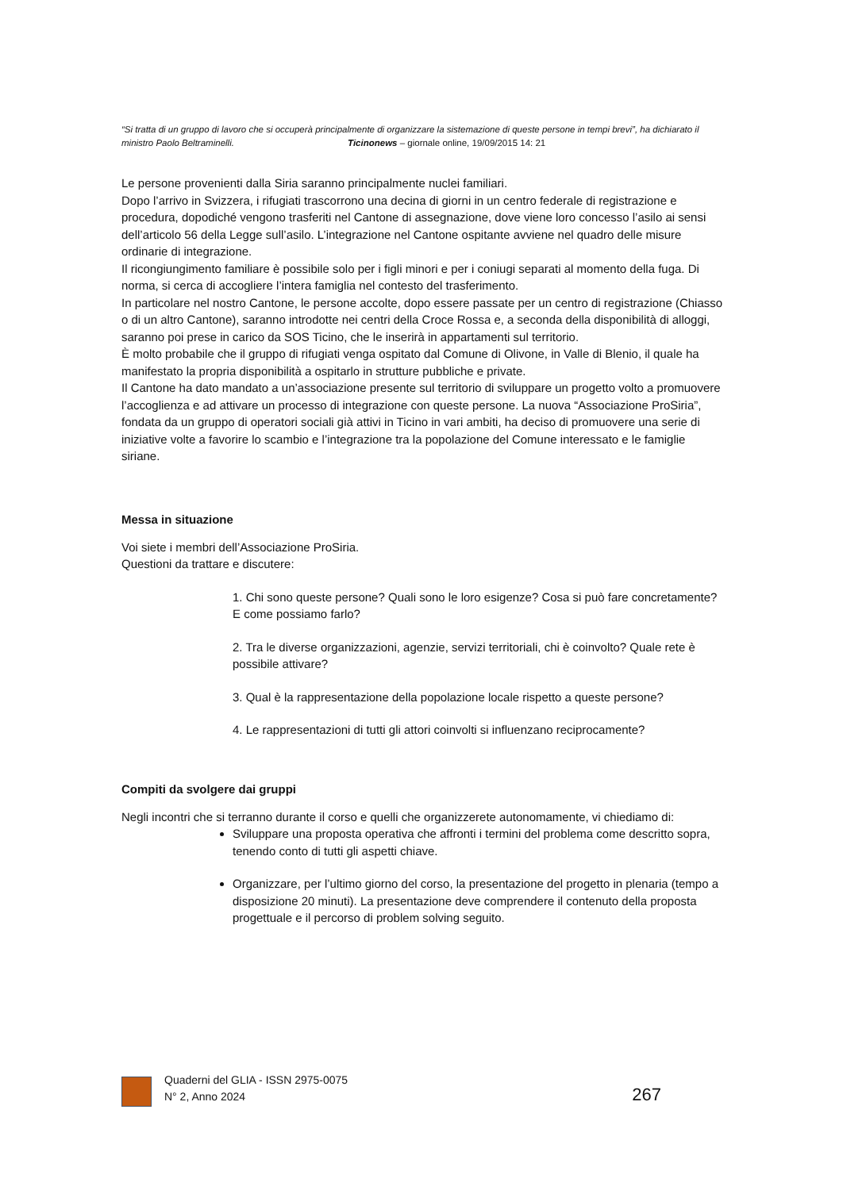“Si tratta di un gruppo di lavoro che si occuperà principalmente di organizzare la sistemazione di queste persone in tempi brevi”, ha dichiarato il ministro Paolo Beltraminelli. Ticinonews – giornale online, 19/09/2015 14: 21
Le persone provenienti dalla Siria saranno principalmente nuclei familiari.
Dopo l’arrivo in Svizzera, i rifugiati trascorrono una decina di giorni in un centro federale di registrazione e procedura, dopodiché vengono trasferiti nel Cantone di assegnazione, dove viene loro concesso l’asilo ai sensi dell’articolo 56 della Legge sull’asilo. L’integrazione nel Cantone ospitante avviene nel quadro delle misure ordinarie di integrazione.
Il ricongiungimento familiare è possibile solo per i figli minori e per i coniugi separati al momento della fuga. Di norma, si cerca di accogliere l’intera famiglia nel contesto del trasferimento.
In particolare nel nostro Cantone, le persone accolte, dopo essere passate per un centro di registrazione (Chiasso o di un altro Cantone), saranno introdotte nei centri della Croce Rossa e, a seconda della disponibilità di alloggi, saranno poi prese in carico da SOS Ticino, che le inserirà in appartamenti sul territorio.
È molto probabile che il gruppo di rifugiati venga ospitato dal Comune di Olivone, in Valle di Blenio, il quale ha manifestato la propria disponibilità a ospitarlo in strutture pubbliche e private.
Il Cantone ha dato mandato a un’associazione presente sul territorio di sviluppare un progetto volto a promuovere l’accoglienza e ad attivare un processo di integrazione con queste persone. La nuova “Associazione ProSiria”, fondata da un gruppo di operatori sociali già attivi in Ticino in vari ambiti, ha deciso di promuovere una serie di iniziative volte a favorire lo scambio e l’integrazione tra la popolazione del Comune interessato e le famiglie siriane.
Messa in situazione
Voi siete i membri dell’Associazione ProSiria.
Questioni da trattare e discutere:
1. Chi sono queste persone? Quali sono le loro esigenze? Cosa si può fare concretamente? E come possiamo farlo?
2. Tra le diverse organizzazioni, agenzie, servizi territoriali, chi è coinvolto? Quale rete è possibile attivare?
3. Qual è la rappresentazione della popolazione locale rispetto a queste persone?
4. Le rappresentazioni di tutti gli attori coinvolti si influenzano reciprocamente?
Compiti da svolgere dai gruppi
Negli incontri che si terranno durante il corso e quelli che organizzerete autonomamente, vi chiediamo di:
Sviluppare una proposta operativa che affronti i termini del problema come descritto sopra, tenendo conto di tutti gli aspetti chiave.
Organizzare, per l’ultimo giorno del corso, la presentazione del progetto in plenaria (tempo a disposizione 20 minuti). La presentazione deve comprendere il contenuto della proposta progettuale e il percorso di problem solving seguito.
Quaderni del GLIA - ISSN 2975-0075
N° 2, Anno 2024
267